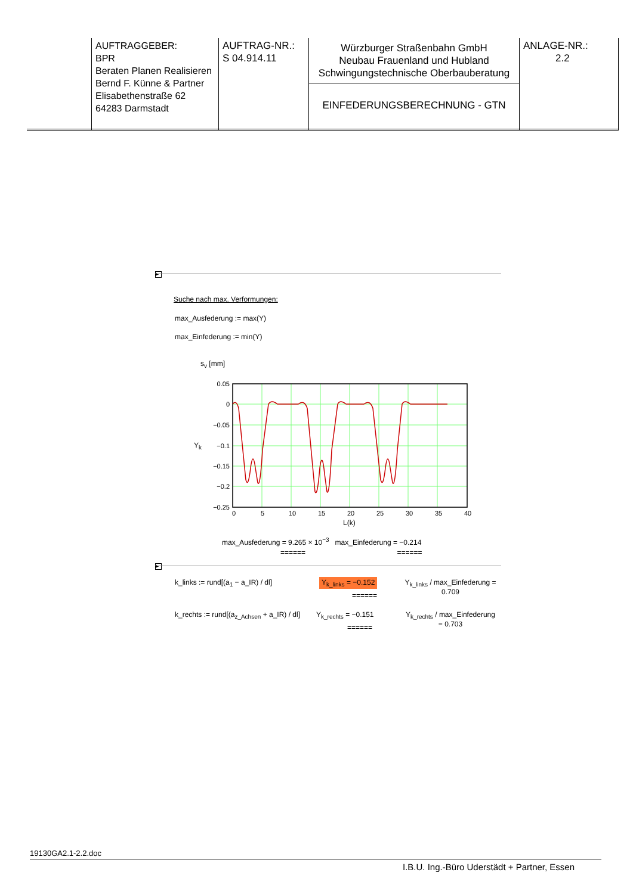| | AUFTRAGGEBER: BPR Beraten Planen Realisieren Bernd F. Künne & Partner Elisabethenstraße 62 64283 Darmstadt | AUFTRAG-NR.: S 04.914.11 | Würzburger Straßenbahn GmbH Neubau Frauenland und Hubland Schwingungstechnische Oberbauberatung EINFEDERUNGSBERECHNUNG - GTN | ANLAGE-NR.: 2.2 |
▶
Suche nach max. Verformungen:
max_Ausfederung := max(Y)
max_Einfederung := min(Y)
s<sub>v</sub> [mm]
Y<sub>k</sub>
0.05
0
−0.05
−0.1
−0.15
−0.2
−0.25
0
5
10
15
20
25
30
35
40
L(k)
max_Ausfederung = 9.265 × 10<sup>−3</sup> max_Einfederung = −0.214
====== ======
▶
k_links := rund[(a<sub>1</sub> − a_IR) / dl]
Y<sub>k_links</sub> = −0.152
======
Y<sub>k_links</sub> / max_Einfederung = 0.709
k_rechts := rund[(a<sub>z_Achsen</sub> + a_IR) / dl]
Y<sub>k_rechts</sub> = −0.151
======
Y<sub>k_rechts</sub> / max_Einfederung = 0.703
19130GA2.1-2.2.doc
I.B.U. Ing.-Büro Uderstädt + Partner, Essen